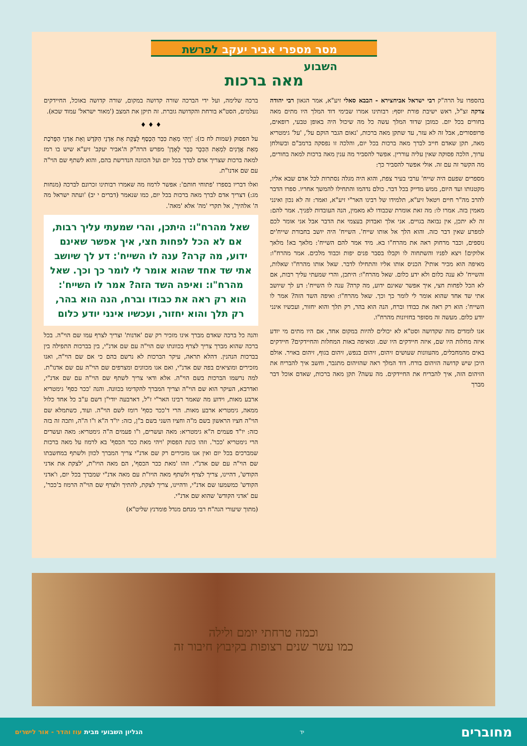מסר מספרי אביר יעקב לפרשת השבוע
מאה ברכות
בהספדו על הרה"ק רבי ישראל אביחצירא - הבבא סאלי זיע"א, אמר הגאון רבי יהודה צדקה זצ"ל, ראש ישיבת פורת יוסף: רבותינו אמרו שבימי דוד המלך היו מתים מאה בחורים בכל יום. כמובן שדוד המלך עשה כל מה שיכול היה באופן טבעי, רופאים, פרופסורים, אבל זה לא עזר, עד שתקן מאה ברכות, 'נאום הגבר הוקם על', 'על' גימטריא מאה, תקן שאדם חייב לברך מאה ברכות בכל יום, והלכה זו נפסקה ברמב"ם ובשולחן ערוך, הלכה פסוקה שאין עליה עוררין. אפשר להסביר מה ענין מאה ברכות למאה בחורים, מה הקשר זה עם זה. אולי אפשר להסביר כך:
מספרים שפעם היה שייח' ערבי בעיר צפת, והוא היה מגלה נסתרות לכל אדם שבא אליו, מקטנותו ועד היום, ממש מדייק בכל דבר. כולם נדהמו והתחילו להמשך אחריו. ספרו הדבר להרב מה"ר חיים ויטאל זיע"א, תלמידו של רבינו האר"י זיע"א, ואמר: זה לא נכון ואינני מאמין בזה. אמרו לו: מה זאת אומרת שכבודו לא מאמין, הנה העובדות לפניך. אמר להם: זה לא יתכן, אין נבואה בגויים. אני אלך ואבדוק בעצמי את הדבר אבל אני אומר לכם למפרע שאין דבר כזה. והוא הלך אל אותו שייח'. השייח' היה יושב בחבורת שייח'ים נוספים, וכבר מרחוק ראה את מהרח"ו בא. מיד אמר להם השייח': מלאך בא! מלאך אלוקים! ויצא לפניו והשתחוה לו וקבלו בסבר פנים יפות וכבוד מלכים. אמר מהרח"ו: מאיפה הוא מכיר אותי? הכניס אותו אליו והתחילו לדבר. שאל אותו מהרח"ו שאלות, והשייח' לא ענה כלום ולא ידע כלום. שאל מהרח"ו: היתכן, והרי שמעתי עליך רבות, אם לא הכל לפחות חצי, איך אפשר שאינם ידוע, מה קרה? ענה לו השייח': דע לך שיושב אתי שד אחד שהוא אומר לי לומר כך וכך. שאל מהרח"ו: ואיפה השד הזה? אמר לו השייח': הוא רק ראה את כבודו וברח, הנה הוא בהר, רק תלך והוא יחזור, ועכשיו אינני יודע כלום. מעשה זה מסופר בחזיונות מהרח"ו.
אנו לומדים מזה שקדושה וסט"א לא יכולים להיות במקום אחד, אם היו מתים מי יודע איזה מחלות היו שם, איזה חיידקים היו שם. ומאיפה באות המחלות והחיידקים? חיידקים באים מהמחבלים, מהעוונות שעושים זיהום, זיהום בנפש, זיהום בגוף, זיהום באויר. אולם היכן שיש קדושה הזיהום בורח. דוד המלך ראה שהזיהום מתגבר, וחשב איך להבריח את הזיהום הזה, איך להבריח את החיידקים. מה עשה? תקן מאה ברכות, שאדם אוכל דבר מברך
ברכה שלימה, ועל ידי הברכה שורה קדושה במקום, שורה קדושה באוכל, החיידקים נעלמים, הסט"א בורחת והקדושה גוברת. זה תיקן את המצב ('מאור ישראל' עמוד שכא).
♦ ♦ ♦
על הפסוק (שמות לח כז): 'וַיְהִי מְאַת כִּכַּר הַכֶּסֶף לָצֶקֶת אֵת אַדְנֵי הַקֹּדֶשׁ וְאֵת אַדְנֵי הַפָּרֹכֶת מְאַת אֲדָנִים לִמְאַת הַכִּכָּר כִּכָּר לָאָדֶן' מפרש הרה"ק ה'אביר יעקב' זיע"א שיש בו רמז למאה ברכות שצריך אדם לברך בכל יום ועל הכוונה הנדרשת בהם, והוא לשתף שם הוי"ה עם שם אדנו"ת.
ואלו דבריו בספרו 'פתוחי חותם': אפשר לרמוז מה שאמרו רבותינו זכרונם לברכה (מנחות מג:) דצריך אדם לברך מאה ברכות בכל יום, כמו שנאמר (דברים י יב) 'ועתה ישראל מה ה' אלהיך', אל תקרי 'מה' אלא 'מאה'.
שאל מהרח"ו: היתכן, והרי שמעתי עליך רבות, אם לא הכל לפחות חצי, איך אפשר שאינם ידוע, מה קרה? ענה לו השייח': דע לך שיושב אתי שד אחד שהוא אומר לי לומר כך וכך. שאל מהרח"ו: ואיפה השד הזה? אמר לו השייח': הוא רק ראה את כבודו וברח, הנה הוא בהר, רק תלך והוא יחזור, ועכשיו אינני יודע כלום
והנה כל ברכה שאדם מברך אינו מזכיר רק שם 'אדנות' וצריך לצרף עמו שם הוי"ה. בכל ברכה שהוא מברך צריך לצרף בכוונתו שם הוי"ה עם שם אדנ"י, בין בברכות התפילה בין בברכות הנהנין. דהלא תראה, עיקר הברכות לא נרשם בהם כי אם שם הוי"ה, ואנו מזכירים ומוציאים בפה שם אדנ"י, ואם אנו מכוונים ומצרפים שם הוי"ה עם שם אדנו"ת. למה נרשמו הברכות בשם הוי"ה. אלא ודאי צריך לשתף שם הוי"ה עם שם אדנ"י, ואדרבא, העיקר הוא שם הוי"ה וצריך המברך להקדימו בכוונה. והנה 'ככר כסף' גימטריא ארבע מאות, וידוע מה שאמר רבינו האר"י ז"ל, דארבעה יודי"ן דשם ע"ב כל אחד כלול ממאה, גימטריא ארבע מאות. הרי ד'ככר כסף' רומז לשם הוי"ה. ועוד, כשתמלא שם הוי"ה חציו הראשון בשם מ"ה וחציו השני בשם ב"ן, כזה: יו"ד ה"א ו"ו ה"ה, ותכה זה בזה כזה: יו"ד פעמים ה"א גימטריא: מאה ועשרים, ו"ו פעמים ה"ה גימטריא: מאה ועשרים הרי גימטריא 'ככר'. וזהו כונת הפסוק 'ויהי מאת ככר הכסף' בא לרמוז על מאה ברכות שמברכים בכל יום ואין אנו מזכירים רק שם אדנ"י צריך המברך לכוון ולשתף במחשבתו שם הוי"ה עם שם אדנ"י. וזהו 'מאת ככר הכסף', הם מאה הויו"ת, 'לצקת את אדני הקודש', דהיינו, צריך לצרף ולשתף מאה הויו"ת עם מאה אדנ"י שמברך בכל יום, ו'אדני הקודש' כמשמעו שם אדנ"י, ודהיינו, צריך לצקת, להתיך ולצרף שם הוי"ה הרמוז ב'ככר', עם 'אדני הקודש' שהוא שם אדנ"י.
(מתוך שיעורי הגה"ח רבי מנחם מנדל פומרנץ שליט"א)
וכמה טרחתי יומם ולילה
כמו עשר שנים רצופות בקיבוץ חיבור זה
מחוברים יד הגליון השבועי מבית עוז והדר - אור לישרים